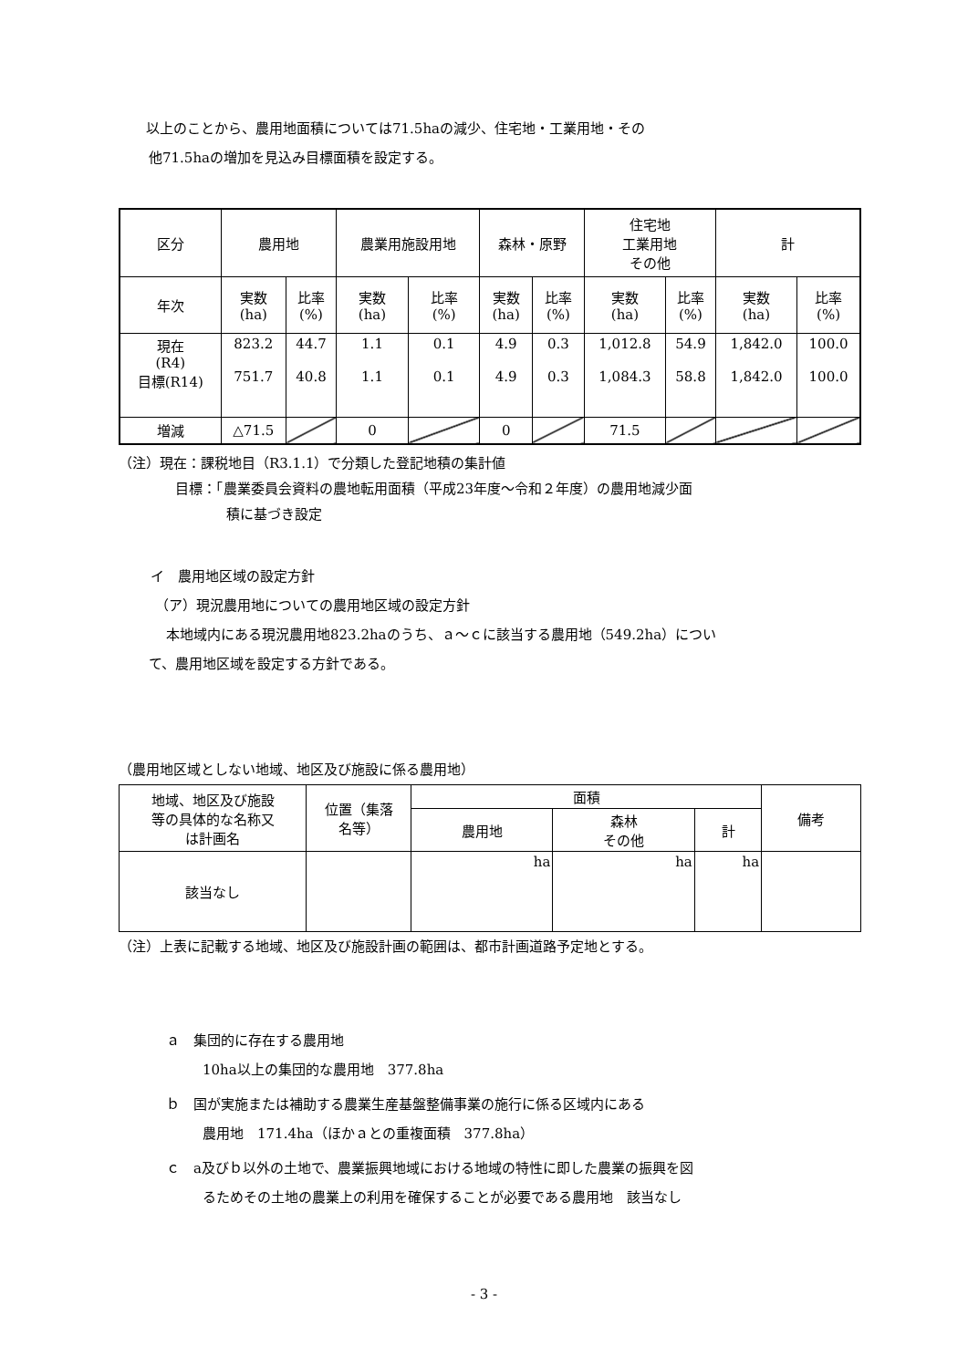以上のことから、農用地面積については71.5haの減少、住宅地・工業用地・その
他71.5haの増加を見込み目標面積を設定する。
| 区分 | 農用地 | | 農業用施設用地 | | 森林・原野 | | 住宅地 工業用地 その他 | | 計 | |
| 年次 | 実数 (ha) | 比率 (%) | 実数 (ha) | 比率 (%) | 実数 (ha) | 比率 (%) | 実数 (ha) | 比率 (%) | 実数 (ha) | 比率 (%) |
| 現在 (R4) 目標(R14) | 823.2 751.7 | 44.7 40.8 | 1.1 1.1 | 0.1 0.1 | 4.9 4.9 | 0.3 0.3 | 1,012.8 1,084.3 | 54.9 58.8 | 1,842.0 1,842.0 | 100.0 100.0 |
| 増減 | △71.5 | | 0 | | 0 | | 71.5 | | | |
（注）現在：課税地目（R3.1.1）で分類した登記地積の集計値
目標：「農業委員会資料の農地転用面積（平成23年度～令和２年度）の農用地減少面
積に基づき設定
イ　農用地区域の設定方針
（ア）現況農用地についての農用地区域の設定方針
本地域内にある現況農用地823.2haのうち、ａ～ｃに該当する農用地（549.2ha）につい
て、農用地区域を設定する方針である。
（農用地区域としない地域、地区及び施設に係る農用地）
| 地域、地区及び施設 等の具体的な名称又 は計画名 | 位置（集落 名等） | 面積 | | | 備考 |
| | | 農用地 | 森林 その他 | 計 | |
| 該当なし | | ha | ha | ha | |
（注）上表に記載する地域、地区及び施設計画の範囲は、都市計画道路予定地とする。
ａ　集団的に存在する農用地
10ha以上の集団的な農用地　377.8ha
ｂ　国が実施または補助する農業生産基盤整備事業の施行に係る区域内にある
農用地　171.4ha（ほかａとの重複面積　377.8ha）
ｃ　a及びｂ以外の土地で、農業振興地域における地域の特性に即した農業の振興を図
るためその土地の農業上の利用を確保することが必要である農用地　該当なし
- 3 -